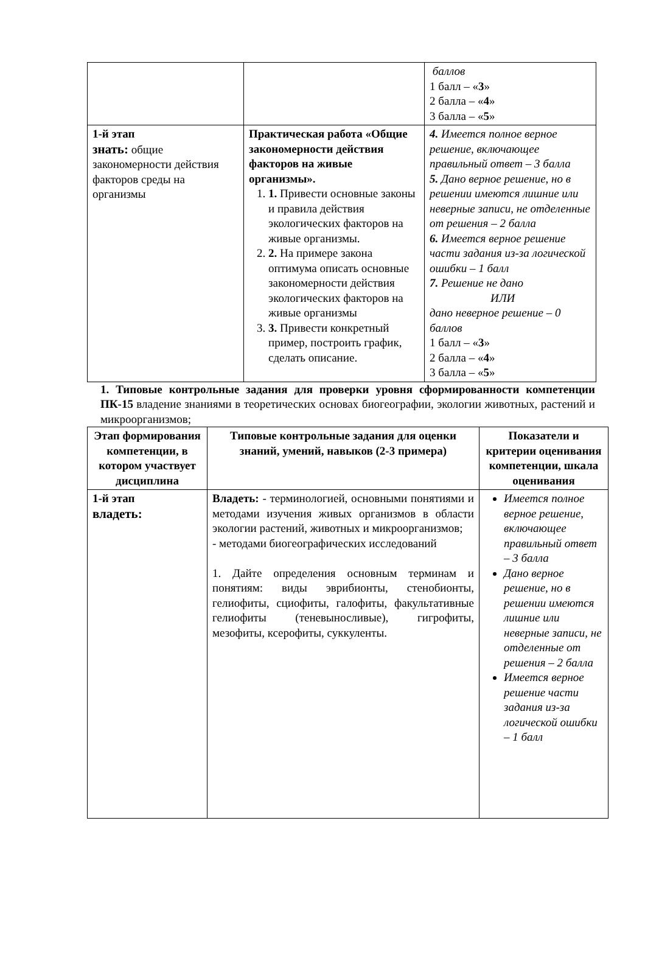| | | баллов 1 балл – « 3 » 2 балла – « 4 » 3 балла – « 5 » |
| 1-й этап знать: общие закономерности действия факторов среды на организмы | Практическая работа «Общие закономерности действия факторов на живые организмы». 1. 1. Привести основные законы и правила действия экологических факторов на живые организмы. 2. 2. На примере закона оптимума описать основные закономерности действия экологических факторов на живые организмы 3. 3. Привести конкретный пример, построить график, сделать описание. | 4. Имеется полное верное решение, включающее правильный ответ – 3 балла 5. Дано верное решение, но в решении имеются лишние или неверные записи, не отделенные от решения – 2 балла 6. Имеется верное решение части задания из-за логической ошибки – 1 балл 7. Решение не дано ИЛИ дано неверное решение – 0 баллов 1 балл – « 3 » 2 балла – « 4 » 3 балла – « 5 » |
1. Типовые контрольные задания для проверки уровня сформированности компетенции ПК-15 владение знаниями в теоретических основах биогеографии, экологии животных, растений и микроорганизмов;
| Этап формирования компетенции, в котором участвует дисциплина | Типовые контрольные задания для оценки знаний, умений, навыков (2-3 примера) | Показатели и критерии оценивания компетенции, шкала оценивания |
| --- | --- | --- |
| 1-й этап владеть: | Владеть: - терминологией, основными понятиями и методами изучения живых организмов в области экологии растений, животных и микроорганизмов; - методами биогеографических исследований 1. Дайте определения основным терминам и понятиям: виды эврибионты, стенобионты, гелиофиты, сциофиты, галофиты, факультативные гелиофиты (теневыносливые), гигрофиты, мезофиты, ксерофиты, суккуленты. | Имеется полное верное решение, включающее правильный ответ – 3 балла Дано верное решение, но в решении имеются лишние или неверные записи, не отделенные от решения – 2 балла Имеется верное решение части задания из-за логической ошибки – 1 балл |